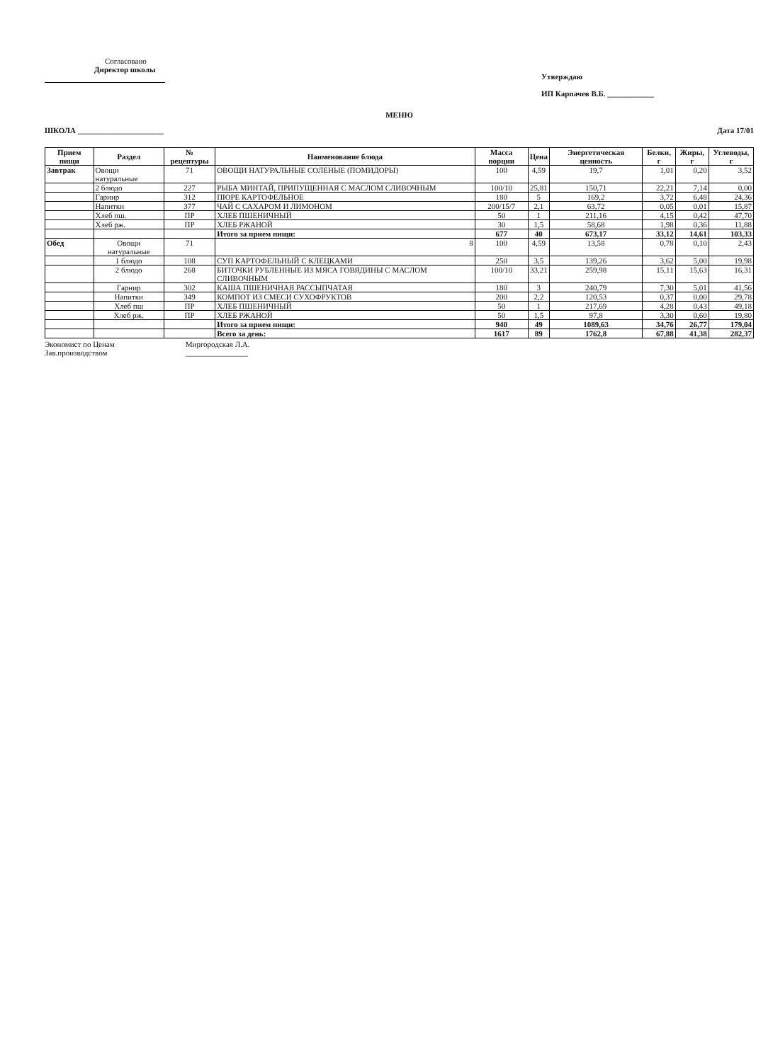Согласовано
Директор школы
Утверждаю
ИП Карпачев В.Б. ____________
МЕНЮ
ШКОЛА ______________________ Дата 17/01
| Прием пищи | Раздел | № рецептуры | Наименование блюда | Масса порции | Цена | Энергетическая ценность | Белки, г | Жиры, г | Углеводы, г |
| --- | --- | --- | --- | --- | --- | --- | --- | --- | --- |
| Завтрак | Овощи натуральные | 71 | ОВОЩИ НАТУРАЛЬНЫЕ СОЛЕНЫЕ (ПОМИДОРЫ) | 100 | 4,59 | 19,7 | 1,01 | 0,20 | 3,52 |
| | 2 блюдо | 227 | РЫБА МИНТАЙ, ПРИПУЩЕННАЯ С МАСЛОМ СЛИВОЧНЫМ | 100/10 | 25,81 | 150,71 | 22,21 | 7,14 | 0,00 |
| | Гарнир | 312 | ПЮРЕ КАРТОФЕЛЬНОЕ | 180 | 5 | 169,2 | 3,72 | 6,48 | 24,36 |
| | Напитки | 377 | ЧАЙ С САХАРОМ И ЛИМОНОМ | 200/15/7 | 2,1 | 63,72 | 0,05 | 0,01 | 15,87 |
| | Хлеб пш. | ПР | ХЛЕБ ПШЕНИЧНЫЙ | 50 | 1 | 211,16 | 4,15 | 0,42 | 47,70 |
| | Хлеб рж. | ПР | ХЛЕБ РЖАНОЙ | 30 | 1,5 | 58,68 | 1,98 | 0,36 | 11,88 |
| | | | Итого за прием пищи: | 677 | 40 | 673,17 | 33,12 | 14,61 | 103,33 |
| Обед | Овощи натуральные | 71 | 8 | 100 | 4,59 | 13,58 | 0,78 | 0,10 | 2,43 |
| | 1 блюдо | 108 | СУП КАРТОФЕЛЬНЫЙ С КЛЕЦКАМИ | 250 | 3,5 | 139,26 | 3,62 | 5,00 | 19,98 |
| | 2 блюдо | 268 | БИТОЧКИ РУБЛЕННЫЕ ИЗ МЯСА ГОВЯДИНЫ С МАСЛОМ СЛИВОЧНЫМ | 100/10 | 33,21 | 259,98 | 15,11 | 15,63 | 16,31 |
| | Гарнир | 302 | КАША ПШЕНИЧНАЯ РАССЫПЧАТАЯ | 180 | 3 | 240,79 | 7,30 | 5,01 | 41,56 |
| | Напитки | 349 | КОМПОТ ИЗ СМЕСИ СУХОФРУКТОВ | 200 | 2,2 | 120,53 | 0,37 | 0,00 | 29,78 |
| | Хлеб пш | ПР | ХЛЕБ ПШЕНИЧНЫЙ | 50 | 1 | 217,69 | 4,28 | 0,43 | 49,18 |
| | Хлеб рж. | ПР | ХЛЕБ РЖАНОЙ | 50 | 1,5 | 97,8 | 3,30 | 0,60 | 19,80 |
| | | | Итого за прием пищи: | 940 | 49 | 1089,63 | 34,76 | 26,77 | 179,04 |
| | | | Всего за день: | 1617 | 89 | 1762,8 | 67,88 | 41,38 | 282,37 |
Экономист по Ценам
Зав.производством
Миргородская Л.А.
________________